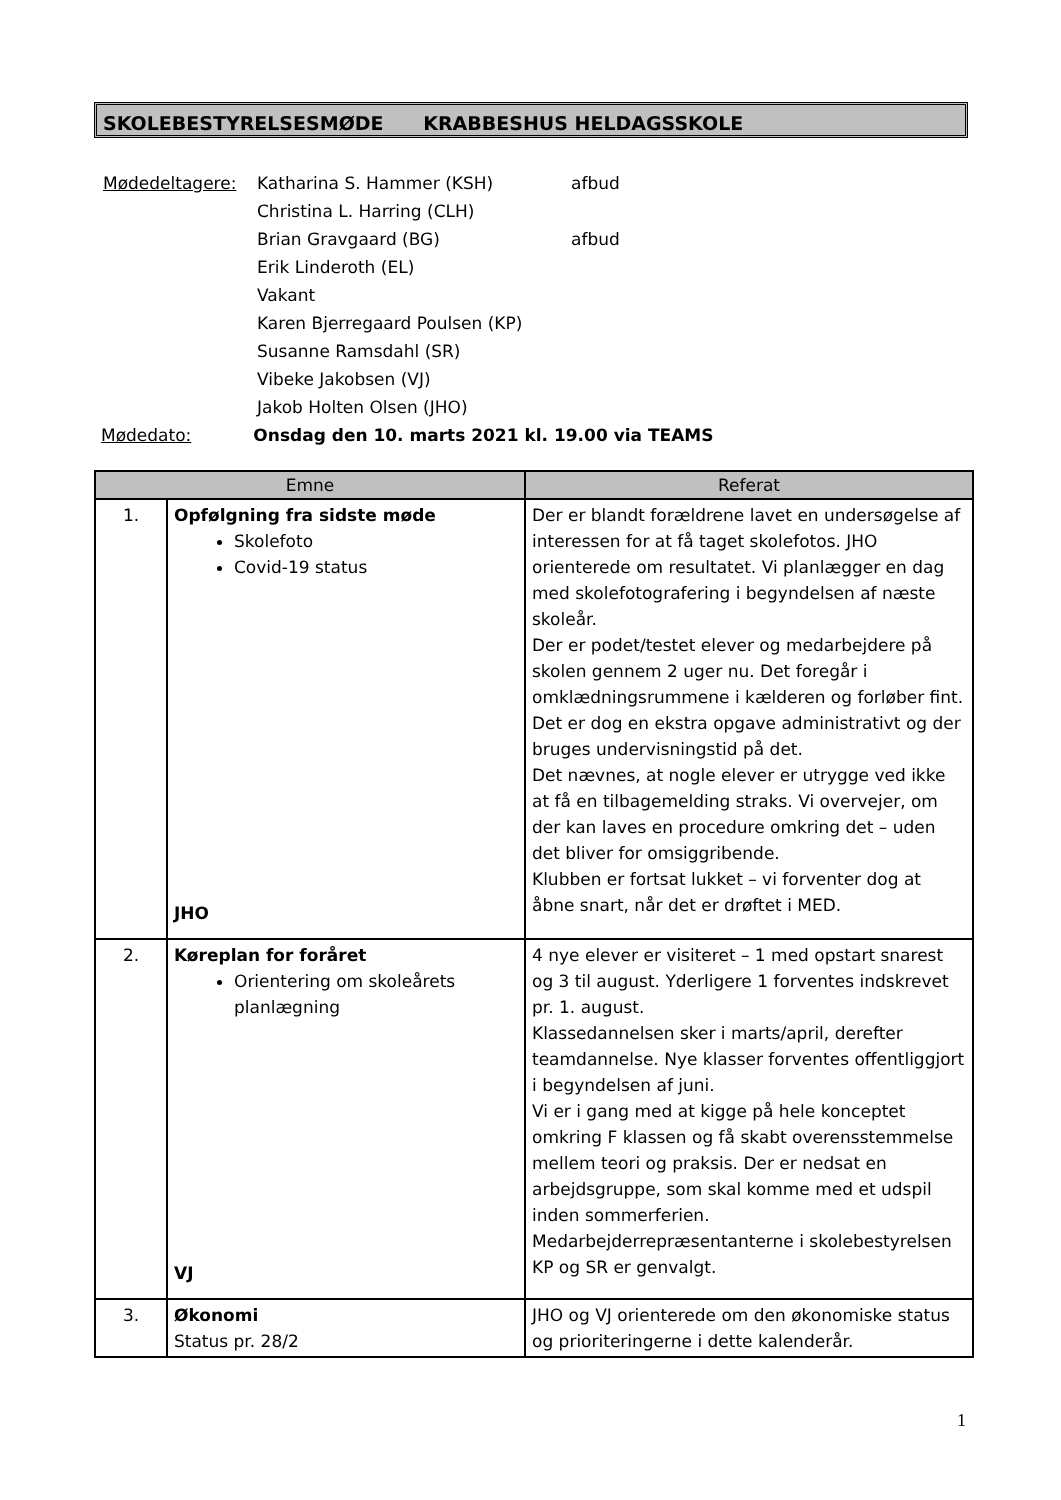SKOLEBESTYRELSESMØDE KRABBESHUS HELDAGSSKOLE
| Mødedeltagere: | Katharina S. Hammer (KSH) | afbud |
| | Christina L. Harring (CLH) | |
| | Brian Gravgaard (BG) | afbud |
| | Erik Linderoth (EL) | |
| | Vakant | |
| | Karen Bjerregaard Poulsen (KP) | |
| | Susanne Ramsdahl (SR) | |
| | Vibeke Jakobsen (VJ) | |
| | Jakob Holten Olsen (JHO) | |
Mødedato: Onsdag den 10. marts 2021 kl. 19.00 via TEAMS
| Emne | | Referat |
| --- | --- | --- |
| 1. | Opfølgning fra sidste møde Skolefoto Covid-19 status JHO | Der er blandt forældrene lavet en undersøgelse af interessen for at få taget skolefotos. JHO orienterede om resultatet. Vi planlægger en dag med skolefotografering i begyndelsen af næste skoleår. Der er podet/testet elever og medarbejdere på skolen gennem 2 uger nu. Det foregår i omklædningsrummene i kælderen og forløber fint. Det er dog en ekstra opgave administrativt og der bruges undervisningstid på det. Det nævnes, at nogle elever er utrygge ved ikke at få en tilbagemelding straks. Vi overvejer, om der kan laves en procedure omkring det – uden det bliver for omsiggribende. Klubben er fortsat lukket – vi forventer dog at åbne snart, når det er drøftet i MED. |
| 2. | Køreplan for foråret Orientering om skoleårets planlægning VJ | 4 nye elever er visiteret – 1 med opstart snarest og 3 til august. Yderligere 1 forventes indskrevet pr. 1. august. Klassedannelsen sker i marts/april, derefter teamdannelse. Nye klasser forventes offentliggjort i begyndelsen af juni. Vi er i gang med at kigge på hele konceptet omkring F klassen og få skabt overensstemmelse mellem teori og praksis. Der er nedsat en arbejdsgruppe, som skal komme med et udspil inden sommerferien. Medarbejderrepræsentanterne i skolebestyrelsen KP og SR er genvalgt. |
| 3. | Økonomi Status pr. 28/2 | JHO og VJ orienterede om den økonomiske status og prioriteringerne i dette kalenderår. |
1